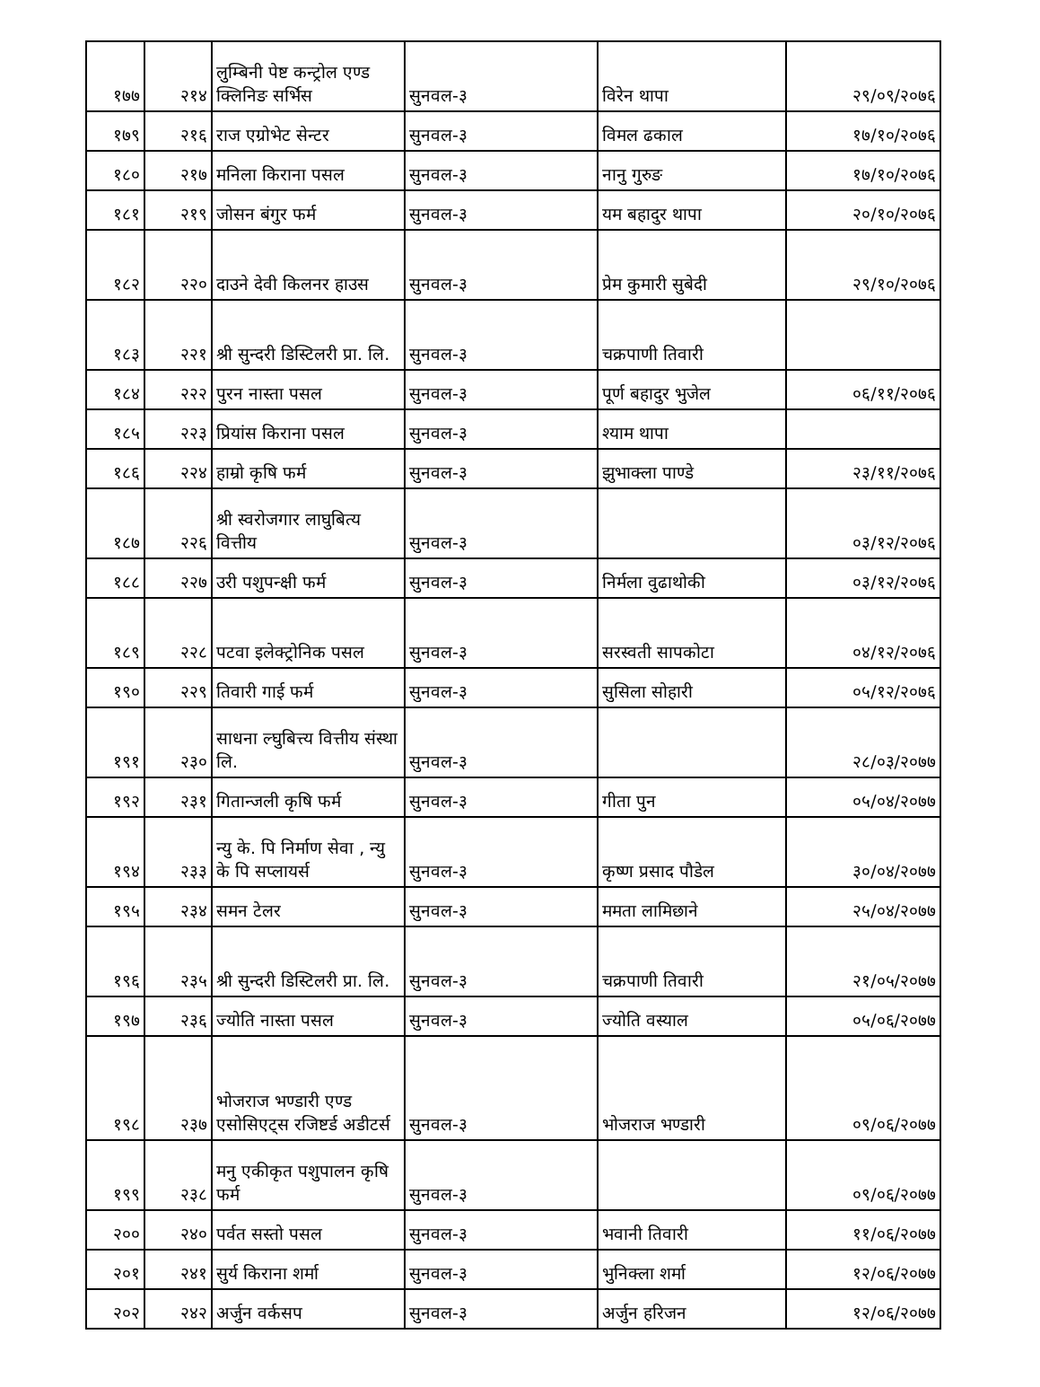| १७७ | २१४ | लुम्बिनी पेष्ट कन्ट्रोल एण्ड क्लिनिङ सर्भिस | सुनवल-३ | विरेन थापा | २९/०९/२०७६ |
| १७९ | २१६ | राज एग्रोभेट सेन्टर | सुनवल-३ | विमल ढकाल | १७/१०/२०७६ |
| १८० | २१७ | मनिला किराना पसल | सुनवल-३ | नानु गुरुङ | १७/१०/२०७६ |
| १८१ | २१९ | जोसन बंगुर फर्म | सुनवल-३ | यम बहादुर थापा | २०/१०/२०७६ |
| १८२ | २२० | दाउने देवी किलनर हाउस | सुनवल-३ | प्रेम कुमारी सुबेदी | २९/१०/२०७६ |
| १८३ | २२१ | श्री सुन्दरी डिस्टिलरी प्रा. लि. | सुनवल-३ | चक्रपाणी तिवारी | |
| १८४ | २२२ | पुरन नास्ता पसल | सुनवल-३ | पूर्ण बहादुर भुजेल | ०६/११/२०७६ |
| १८५ | २२३ | प्रियांस किराना पसल | सुनवल-३ | श्याम थापा | |
| १८६ | २२४ | हाम्रो कृषि फर्म | सुनवल-३ | झुभाक्ला पाण्डे | २३/११/२०७६ |
| १८७ | २२६ | श्री स्वरोजगार लाघुबित्य वित्तीय | सुनवल-३ | | ०३/१२/२०७६ |
| १८८ | २२७ | उरी पशुपन्क्षी फर्म | सुनवल-३ | निर्मला वुढाथोकी | ०३/१२/२०७६ |
| १८९ | २२८ | पटवा इलेक्ट्रोनिक पसल | सुनवल-३ | सरस्वती सापकोटा | ०४/१२/२०७६ |
| १९० | २२९ | तिवारी गाई फर्म | सुनवल-३ | सुसिला सोहारी | ०५/१२/२०७६ |
| १९१ | २३० | साधना ल्घुबित्त्य वित्तीय संस्था लि. | सुनवल-३ | | २८/०३/२०७७ |
| १९२ | २३१ | गितान्जली कृषि फर्म | सुनवल-३ | गीता पुन | ०५/०४/२०७७ |
| १९४ | २३३ | न्यु के. पि निर्माण सेवा , न्यु के पि सप्लायर्स | सुनवल-३ | कृष्ण प्रसाद पौडेल | ३०/०४/२०७७ |
| १९५ | २३४ | समन टेलर | सुनवल-३ | ममता लामिछाने | २५/०४/२०७७ |
| १९६ | २३५ | श्री सुन्दरी डिस्टिलरी प्रा. लि. | सुनवल-३ | चक्रपाणी तिवारी | २१/०५/२०७७ |
| १९७ | २३६ | ज्योति नास्ता पसल | सुनवल-३ | ज्योति वस्याल | ०५/०६/२०७७ |
| १९८ | २३७ | भोजराज भण्डारी एण्ड एसोसिएट्स रजिष्टर्ड अडीटर्स | सुनवल-३ | भोजराज भण्डारी | ०९/०६/२०७७ |
| १९९ | २३८ | मनु एकीकृत पशुपालन कृषि फर्म | सुनवल-३ | | ०९/०६/२०७७ |
| २०० | २४० | पर्वत सस्तो पसल | सुनवल-३ | भवानी तिवारी | ११/०६/२०७७ |
| २०१ | २४१ | सुर्य किराना शर्मा | सुनवल-३ | भुनिक्ला शर्मा | १२/०६/२०७७ |
| २०२ | २४२ | अर्जुन वर्कसप | सुनवल-३ | अर्जुन हरिजन | १२/०६/२०७७ |